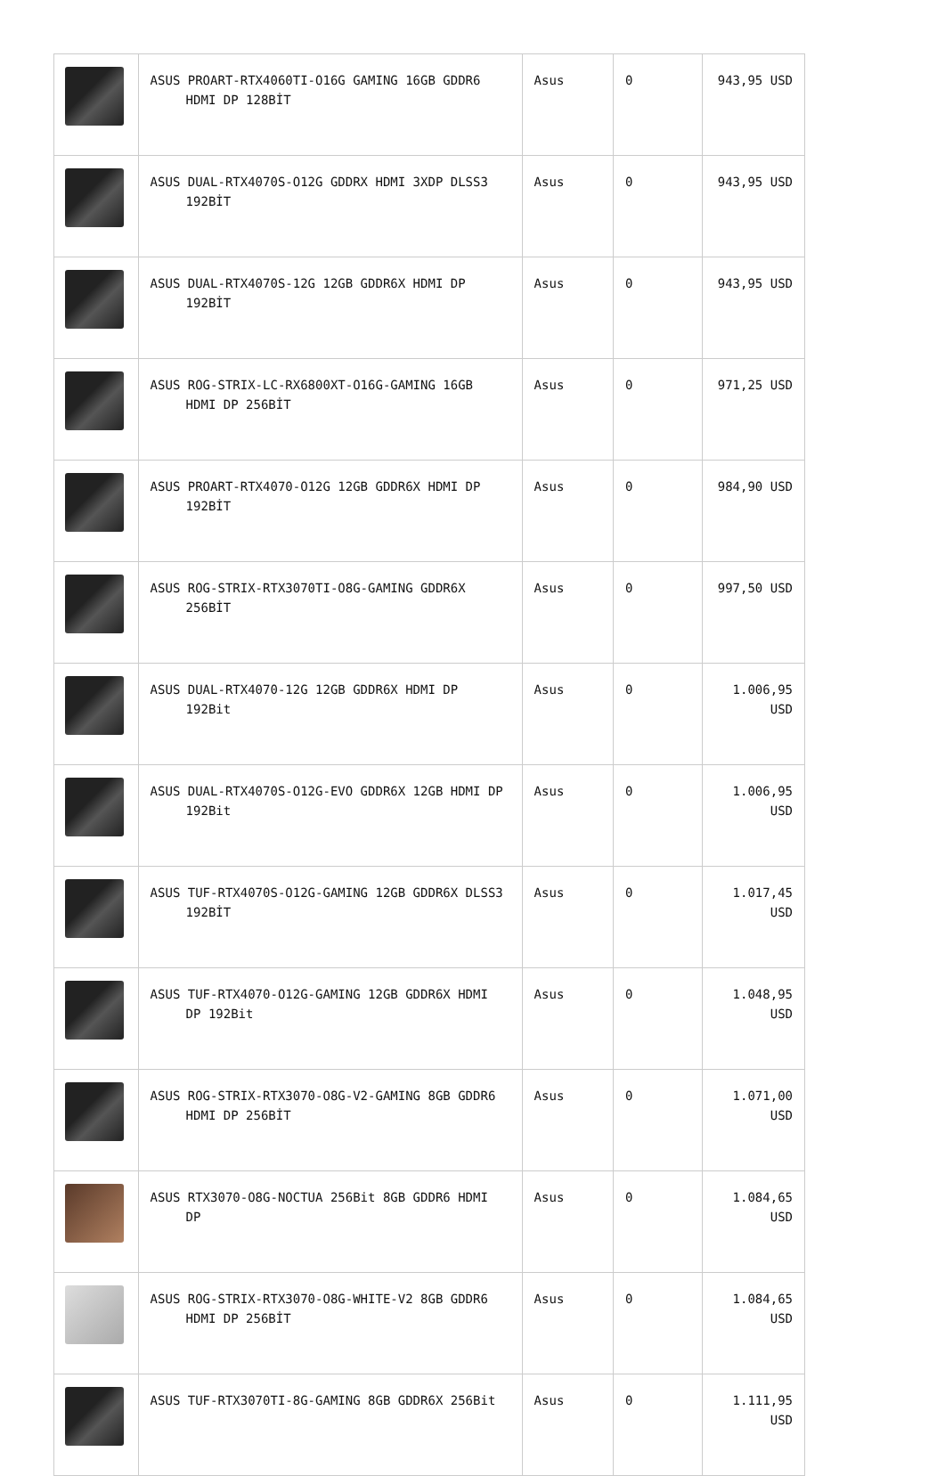| | ASUS PROART-RTX4060TI-O16G GAMING 16GB GDDR6 HDMI DP 128BİT | Asus | 0 | 943,95 USD |
| | ASUS DUAL-RTX4070S-O12G GDDRX HDMI 3XDP DLSS3 192BİT | Asus | 0 | 943,95 USD |
| | ASUS DUAL-RTX4070S-12G 12GB GDDR6X HDMI DP 192BİT | Asus | 0 | 943,95 USD |
| | ASUS ROG-STRIX-LC-RX6800XT-O16G-GAMING 16GB HDMI DP 256BİT | Asus | 0 | 971,25 USD |
| | ASUS PROART-RTX4070-O12G 12GB GDDR6X HDMI DP 192BİT | Asus | 0 | 984,90 USD |
| | ASUS ROG-STRIX-RTX3070TI-O8G-GAMING GDDR6X 256BİT | Asus | 0 | 997,50 USD |
| | ASUS DUAL-RTX4070-12G 12GB GDDR6X HDMI DP 192Bit | Asus | 0 | 1.006,95 USD |
| | ASUS DUAL-RTX4070S-O12G-EVO GDDR6X 12GB HDMI DP 192Bit | Asus | 0 | 1.006,95 USD |
| | ASUS TUF-RTX4070S-O12G-GAMING 12GB GDDR6X DLSS3 192BİT | Asus | 0 | 1.017,45 USD |
| | ASUS TUF-RTX4070-O12G-GAMING 12GB GDDR6X HDMI DP 192Bit | Asus | 0 | 1.048,95 USD |
| | ASUS ROG-STRIX-RTX3070-O8G-V2-GAMING 8GB GDDR6 HDMI DP 256BİT | Asus | 0 | 1.071,00 USD |
| | ASUS RTX3070-O8G-NOCTUA 256Bit 8GB GDDR6 HDMI DP | Asus | 0 | 1.084,65 USD |
| | ASUS ROG-STRIX-RTX3070-O8G-WHITE-V2 8GB GDDR6 HDMI DP 256BİT | Asus | 0 | 1.084,65 USD |
| | ASUS TUF-RTX3070TI-8G-GAMING 8GB GDDR6X 256Bit | Asus | 0 | 1.111,95 USD |